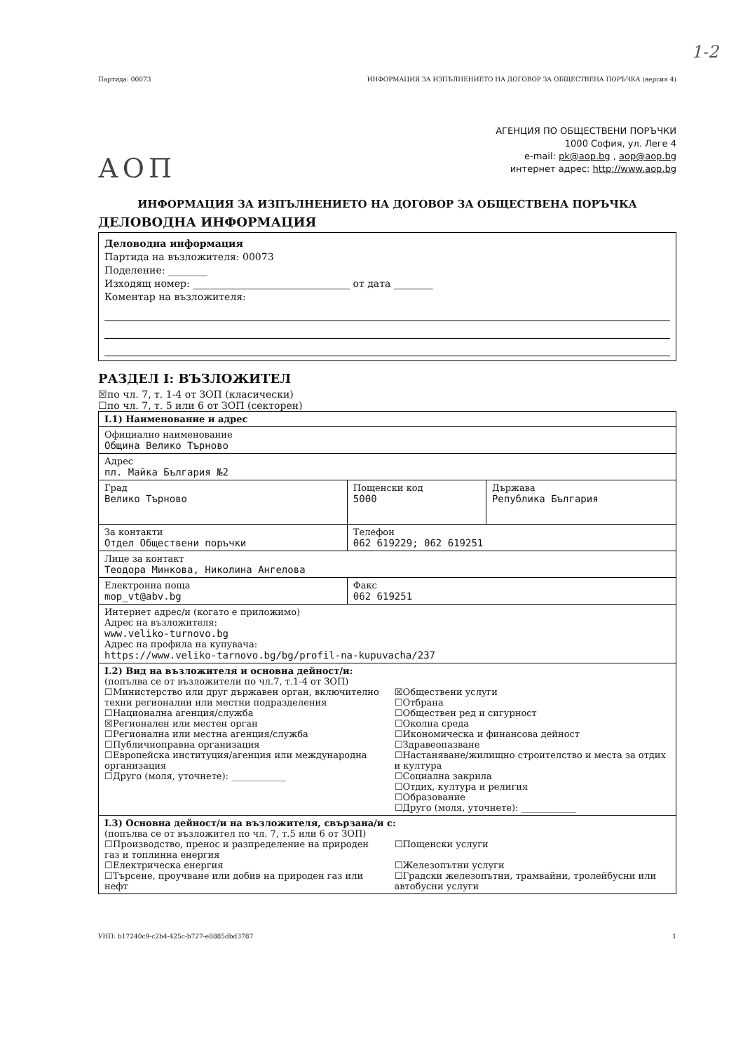1-2
Партида: 00073 ИНФОРМАЦИЯ ЗА ИЗПЪЛНЕНИЕТО НА ДОГОВОР ЗА ОБЩЕСТВЕНА ПОРЪЧКА (версия 4)
АОП
АГЕНЦИЯ ПО ОБЩЕСТВЕНИ ПОРЪЧКИ
1000 София, ул. Леге 4
e-mail: pk@aop.bg , aop@aop.bg
интернет адрес: http://www.aop.bg
ИНФОРМАЦИЯ ЗА ИЗПЪЛНЕНИЕТО НА ДОГОВОР ЗА ОБЩЕСТВЕНА ПОРЪЧКА
ДЕЛОВОДНА ИНФОРМАЦИЯ
Деловодна информация
Партида на възложителя: 00073
Поделение: ________
Изходящ номер: ________________________________ от дата ________
Коментар на възложителя:
РАЗДЕЛ I: ВЪЗЛОЖИТЕЛ
☒по чл. 7, т. 1-4 от ЗОП (класически)
☐по чл. 7, т. 5 или 6 от ЗОП (секторен)
| I.1) Наименование и адрес | | |
| Официално наименование Община Велико Търново | | |
| Адрес пл. Майка България №2 | | |
| Град Велико Търново | Пощенски код 5000 | Държава Република България |
| За контакти Отдел Обществени поръчки | Телефон 062 619229; 062 619251 | |
| Лице за контакт Теодора Минкова, Николина Ангелова | | |
| Електронна поща mop_vt@abv.bg | Факс 062 619251 | |
| Интернет адрес/и (когато е приложимо) Адрес на възложителя: www.veliko-turnovo.bg Адрес на профила на купувача: https://www.veliko-tarnovo.bg/bg/profil-na-kupuvacha/237 | | |
| I.2) Вид на възложителя и основна дейност/и: (попълва се от възложители по чл.7, т.1-4 от ЗОП) ☐Министерство или друг държавен орган, включително техни регионални или местни подразделения ☐Национална агенция/служба ☒Регионален или местен орган ☐Регионална или местна агенция/служба ☐Публичноправна организация ☐Европейска институция/агенция или международна организация ☐Друго (моля, уточнете): ____________ ☒Обществени услуги ☐Отбрана ☐Обществен ред и сигурност ☐Околна среда ☐Икономическа и финансова дейност ☐Здравеопазване ☐Настаняване/жилищно строителство и места за отдих и култура ☐Социална закрила ☐Отдих, култура и религия ☐Образование ☐Друго (моля, уточнете): ____________ | | |
| I.3) Основна дейност/и на възложителя, свързана/и с: (попълва се от възложител по чл. 7, т.5 или 6 от ЗОП) ☐Производство, пренос и разпределение на природен газ и топлинна енергия ☐Електрическа енергия ☐Търсене, проучване или добив на природен газ или нефт ☐Пощенски услуги ☐Железопътни услуги ☐Градски железопътни, трамвайни, тролейбусни или автобусни услуги | | |
УНП: b17240c9-c2b4-425c-b727-e8885dbd3787 1